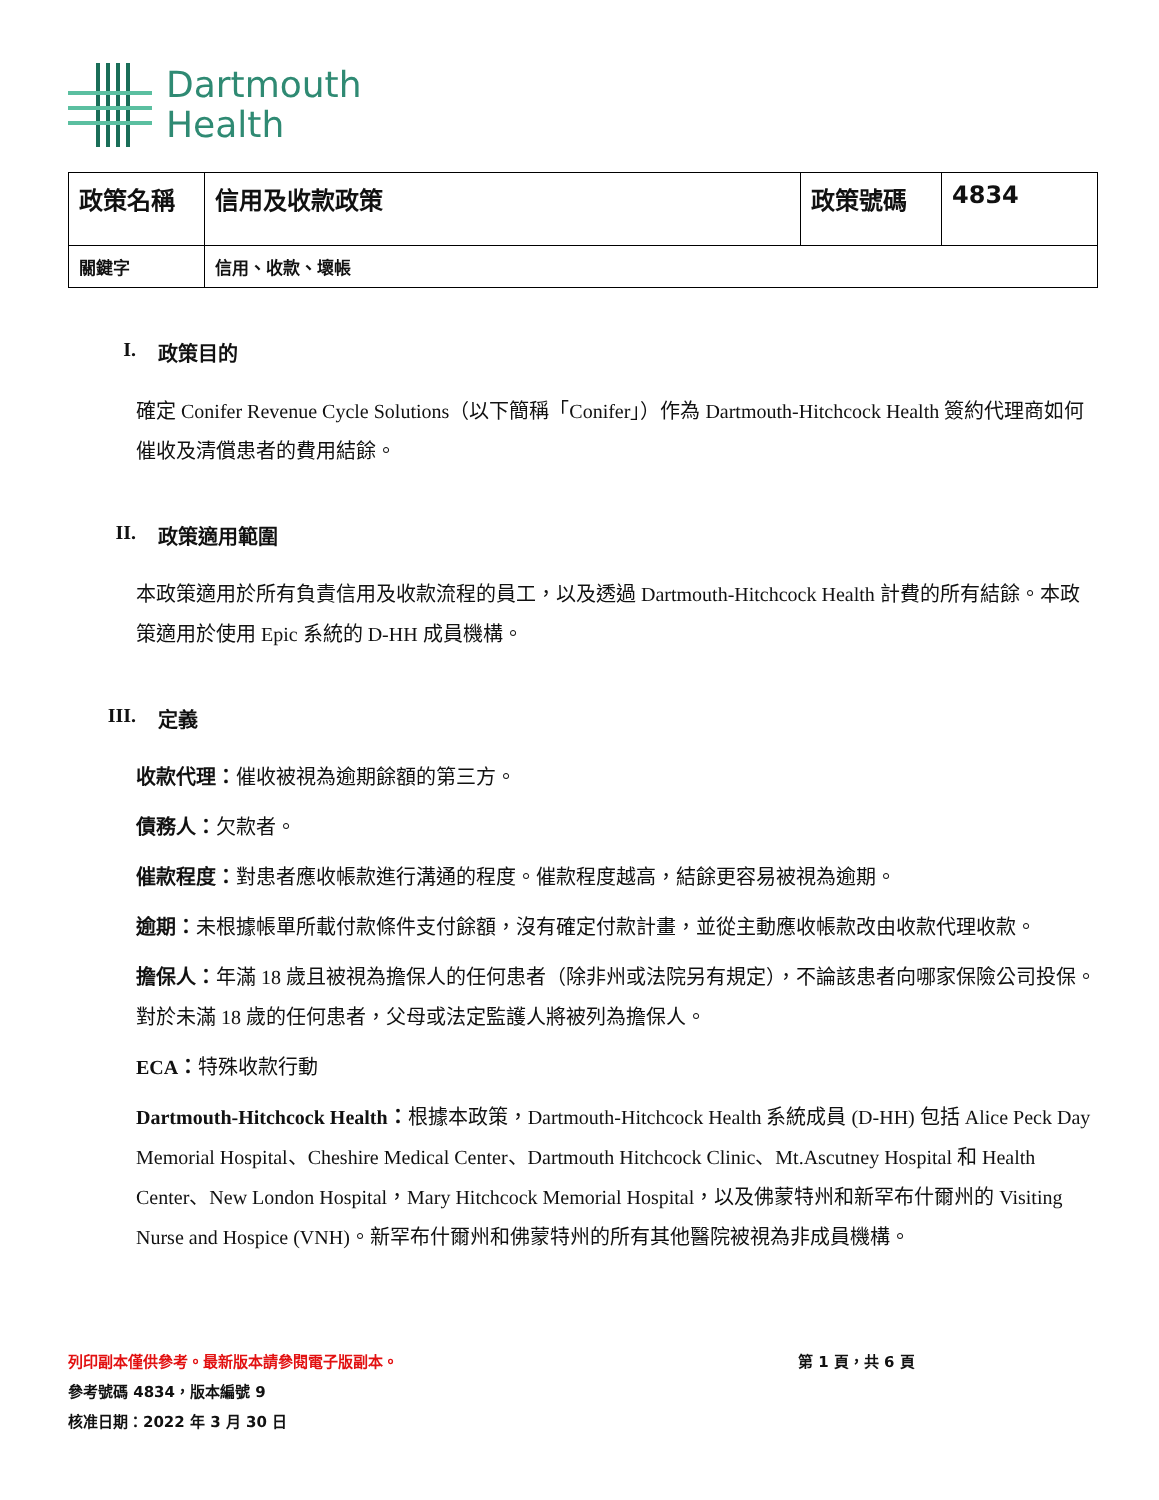Dartmouth
Health
| 政策名稱 | 信用及收款政策 | 政策號碼 | 4834 |
| 關鍵字 | 信用、收款、壞帳 | | |
I. 政策目的
確定 Conifer Revenue Cycle Solutions（以下簡稱「Conifer」）作為 Dartmouth-Hitchcock Health 簽約代理商如何催收及清償患者的費用結餘。
II. 政策適用範圍
本政策適用於所有負責信用及收款流程的員工，以及透過 Dartmouth-Hitchcock Health 計費的所有結餘。本政策適用於使用 Epic 系統的 D-HH 成員機構。
III. 定義
收款代理：催收被視為逾期餘額的第三方。
債務人：欠款者。
催款程度：對患者應收帳款進行溝通的程度。催款程度越高，結餘更容易被視為逾期。
逾期：未根據帳單所載付款條件支付餘額，沒有確定付款計畫，並從主動應收帳款改由收款代理收款。
擔保人：年滿 18 歲且被視為擔保人的任何患者（除非州或法院另有規定），不論該患者向哪家保險公司投保。對於未滿 18 歲的任何患者，父母或法定監護人將被列為擔保人。
ECA：特殊收款行動
Dartmouth-Hitchcock Health：根據本政策，Dartmouth-Hitchcock Health 系統成員 (D-HH) 包括 Alice Peck Day Memorial Hospital、Cheshire Medical Center、Dartmouth Hitchcock Clinic、Mt.Ascutney Hospital 和 Health Center、New London Hospital，Mary Hitchcock Memorial Hospital，以及佛蒙特州和新罕布什爾州的 Visiting Nurse and Hospice (VNH)。新罕布什爾州和佛蒙特州的所有其他醫院被視為非成員機構。
列印副本僅供參考。最新版本請參閱電子版副本。
參考號碼 4834，版本編號 9
核准日期：2022 年 3 月 30 日
第 1 頁，共 6 頁